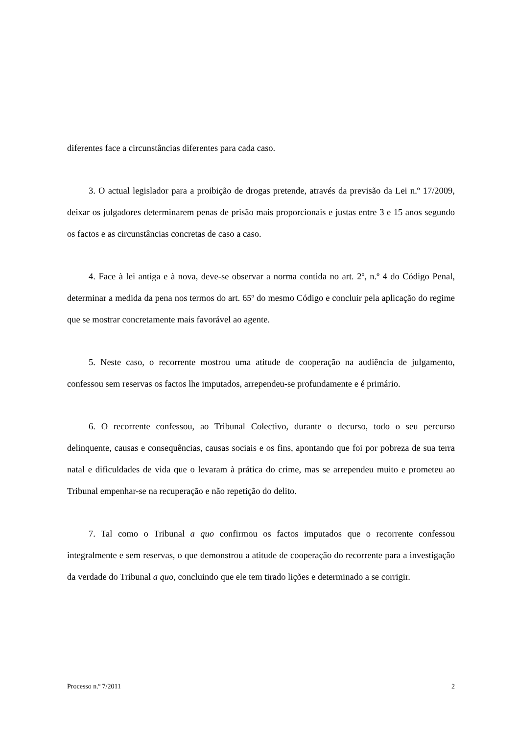diferentes face a circunstâncias diferentes para cada caso.
3. O actual legislador para a proibição de drogas pretende, através da previsão da Lei n.º 17/2009, deixar os julgadores determinarem penas de prisão mais proporcionais e justas entre 3 e 15 anos segundo os factos e as circunstâncias concretas de caso a caso.
4. Face à lei antiga e à nova, deve-se observar a norma contida no art. 2º, n.º 4 do Código Penal, determinar a medida da pena nos termos do art. 65º do mesmo Código e concluir pela aplicação do regime que se mostrar concretamente mais favorável ao agente.
5. Neste caso, o recorrente mostrou uma atitude de cooperação na audiência de julgamento, confessou sem reservas os factos lhe imputados, arrependeu-se profundamente e é primário.
6. O recorrente confessou, ao Tribunal Colectivo, durante o decurso, todo o seu percurso delinquente, causas e consequências, causas sociais e os fins, apontando que foi por pobreza de sua terra natal e dificuldades de vida que o levaram à prática do crime, mas se arrependeu muito e prometeu ao Tribunal empenhar-se na recuperação e não repetição do delito.
7. Tal como o Tribunal a quo confirmou os factos imputados que o recorrente confessou integralmente e sem reservas, o que demonstrou a atitude de cooperação do recorrente para a investigação da verdade do Tribunal a quo, concluindo que ele tem tirado lições e determinado a se corrigir.
Processo n.º 7/2011 2